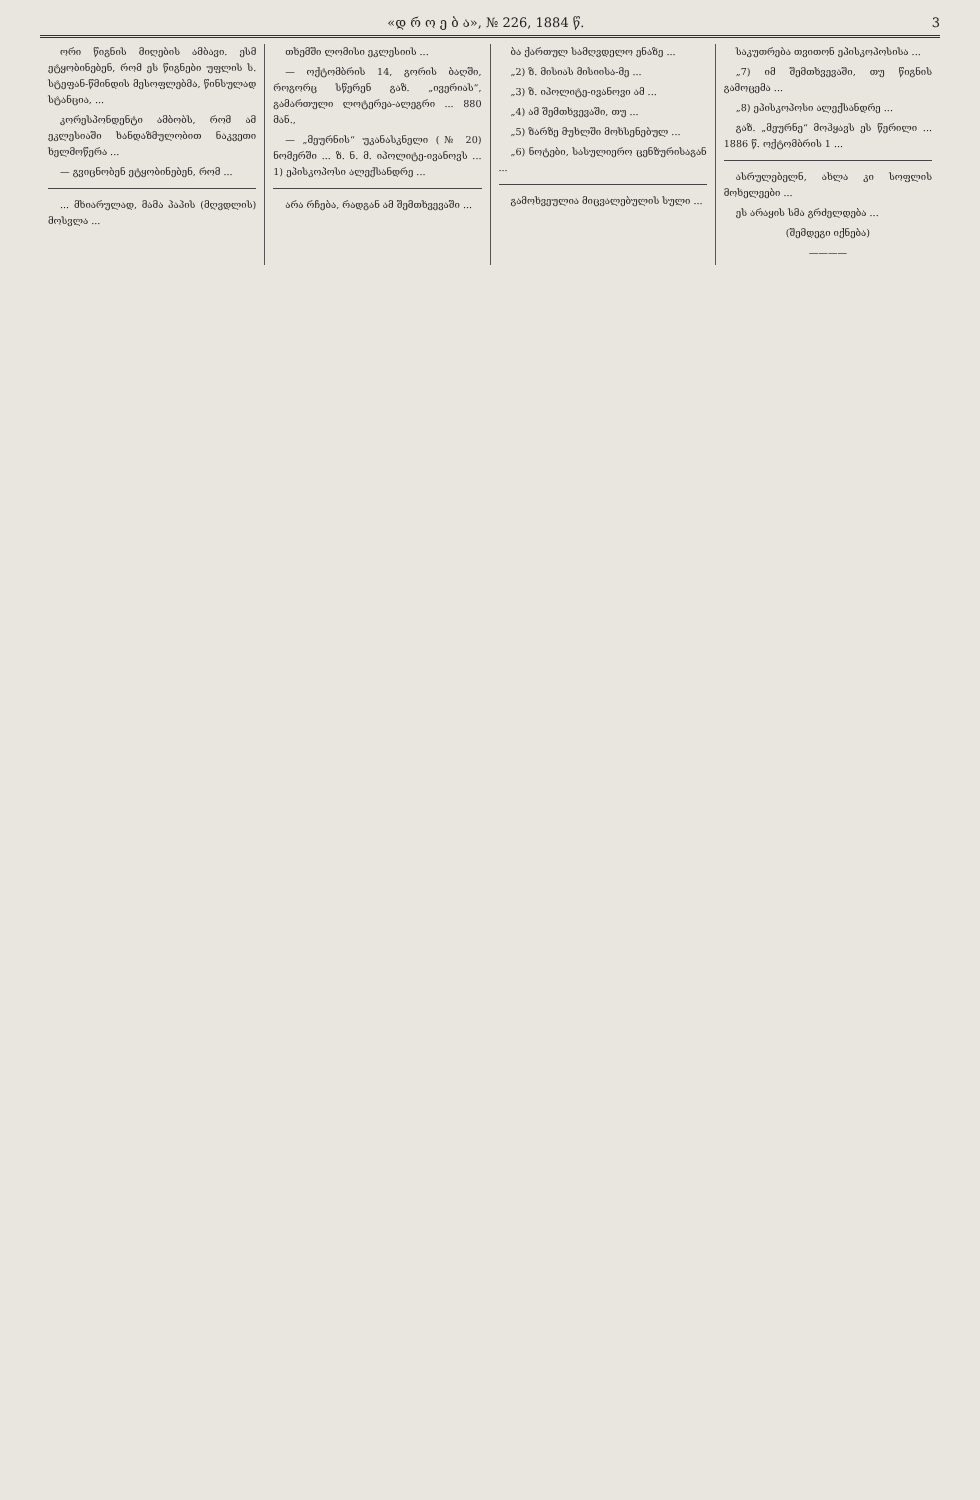«დ რ ო ე ბ ა», № 226, 1884 წ. 3
ორი წიგნის მიღების ამბავი. ესმ ეტყობინებენ, რომ ეს წიგნები უფლის ს. სტეფან-წმინდის მესოფლებმა, წინსულად სტანცია, ...
კორესპონდენტი ამბობს, რომ ამ ეკლესიაში ხანდაზმულობით ნაკვეთი ხელმოწერა ...
— გვიცნობენ ეტყობინებენ, რომ ...
... მხიარულად, მამა პაპის (მღვდლის) მოსვლა ...
თხემში ლომისი ეკლესიის ...
— ოქტომბრის 14, გორის ბაღში, როგორც სწერენ გაზ. „ივერიას“, გამართული ლოტერეა-ალეგრი ... 880 მან.,
— „მეურნის“ უკანასკნელი (№ 20) ნომერში ... ზ. ნ. მ. იპოლიტე-ივანოვს ... 1) ეპისკოპოსი ალექსანდრე ...
არა რჩება, რადგან ამ შემთხვევაში ...
ბა ქართულ სამღვდელო ენაზე ...
„2) ზ. მისიას მისიისა-მე ...
„3) ზ. იპოლიტე-ივანოვი ამ ...
„4) ამ შემთხვევაში, თუ ...
„5) ზარზე მუხლში მოხსენებულ ...
„6) ნოტები, სასულიერო ცენზურისაგან ...
გამოხვეულია მიცვალებულის სული ...
საკუთრება თვითონ ეპისკოპოსისა ...
„7) იმ შემთხვევაში, თუ წიგნის გამოცემა ...
„8) ეპისკოპოსი ალექსანდრე ...
გაზ. „მეურნე“ მოჰყავს ეს წერილი ... 1886 წ. ოქტომბრის 1 ...
ასრულებელნ, ახლა კი სოფლის მოხელეები ...
ეს არაყის სმა გრძელდება ...
(შემდეგი იქნება)
————